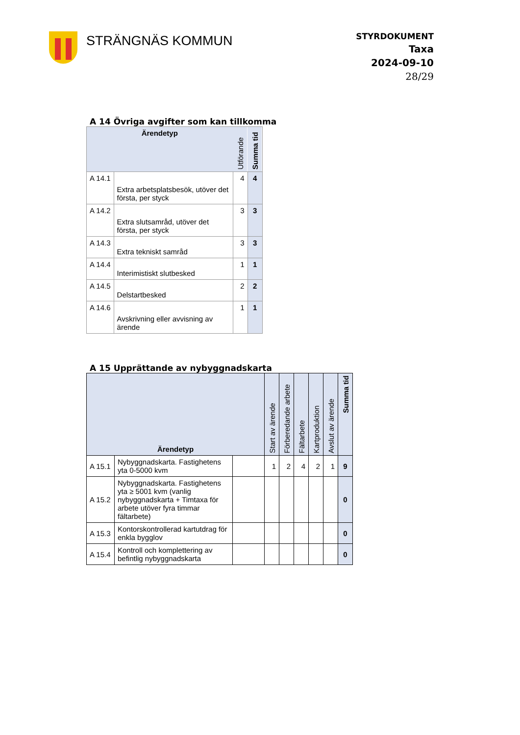STRÄNGNÄS KOMMUN
STYRDOKUMENT
Taxa
2024-09-10
28/29
A 14 Övriga avgifter som kan tillkomma
| Ärendetyp | | Utförande | Summa tid |
| --- | --- | --- | --- |
| A 14.1 | Extra arbetsplatsbesök, utöver det första, per styck | 4 | 4 |
| A 14.2 | Extra slutsamråd, utöver det första, per styck | 3 | 3 |
| A 14.3 | Extra tekniskt samråd | 3 | 3 |
| A 14.4 | Interimistiskt slutbesked | 1 | 1 |
| A 14.5 | Delstartbesked | 2 | 2 |
| A 14.6 | Avskrivning eller avvisning av ärende | 1 | 1 |
A 15 Upprättande av nybyggnadskarta
| Ärendetyp | | | Start av ärende | Förberedande arbete | Fältarbete | Kartproduktion | Avslut av ärende | Summa tid |
| --- | --- | --- | --- | --- | --- | --- | --- | --- |
| A 15.1 | Nybyggnadskarta. Fastighetens yta 0-5000 kvm | | 1 | 2 | 4 | 2 | 1 | 9 |
| A 15.2 | Nybyggnadskarta. Fastighetens yta ≥ 5001 kvm (vanlig nybyggnadskarta + Timtaxa för arbete utöver fyra timmar fältarbete) | | | | | | | 0 |
| A 15.3 | Kontorskontrollerad kartutdrag för enkla bygglov | | | | | | | 0 |
| A 15.4 | Kontroll och komplettering av befintlig nybyggnadskarta | | | | | | | 0 |